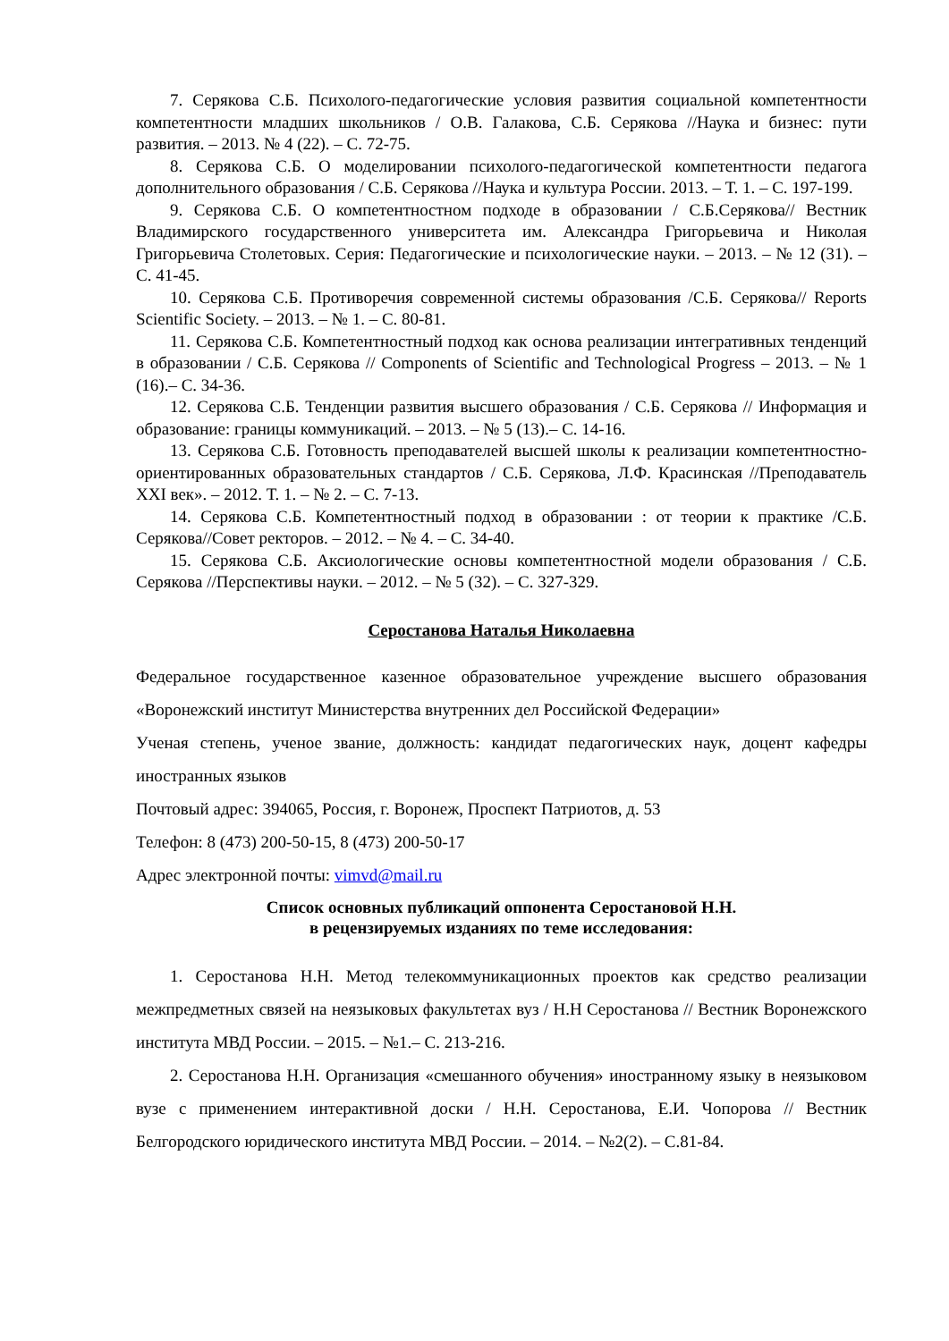7. Серякова С.Б. Психолого-педагогические условия развития социальной компетентности компетентности младших школьников / О.В. Галакова, С.Б. Серякова //Наука и бизнес: пути развития. – 2013. № 4 (22). – С. 72-75.
8. Серякова С.Б. О моделировании психолого-педагогической компетентности педагога дополнительного образования / С.Б. Серякова //Наука и культура России. 2013. – Т. 1. – С. 197-199.
9. Серякова С.Б. О компетентностном подходе в образовании / С.Б.Серякова// Вестник Владимирского государственного университета им. Александра Григорьевича и Николая Григорьевича Столетовых. Серия: Педагогические и психологические науки. – 2013. – № 12 (31). – С. 41-45.
10. Серякова С.Б. Противоречия современной системы образования /С.Б. Серякова// Reports Scientific Society. – 2013. – № 1. – С. 80-81.
11. Серякова С.Б. Компетентностный подход как основа реализации интегративных тенденций в образовании / С.Б. Серякова // Components of Scientific and Technological Progress – 2013. – № 1 (16).– С. 34-36.
12. Серякова С.Б. Тенденции развития высшего образования / С.Б. Серякова // Информация и образование: границы коммуникаций. – 2013. – № 5 (13).– С. 14-16.
13. Серякова С.Б. Готовность преподавателей высшей школы к реализации компетентностно-ориентированных образовательных стандартов / С.Б. Серякова, Л.Ф. Красинская //Преподаватель XXI век». – 2012. Т. 1. – № 2. – С. 7-13.
14. Серякова С.Б. Компетентностный подход в образовании : от теории к практике /С.Б. Серякова//Совет ректоров. – 2012. – № 4. – С. 34-40.
15. Серякова С.Б. Аксиологические основы компетентностной модели образования / С.Б. Серякова //Перспективы науки. – 2012. – № 5 (32). – С. 327-329.
Серостанова Наталья Николаевна
Федеральное государственное казенное образовательное учреждение высшего образования «Воронежский институт Министерства внутренних дел Российской Федерации»
Ученая степень, ученое звание, должность: кандидат педагогических наук, доцент кафедры иностранных языков
Почтовый адрес: 394065, Россия, г. Воронеж, Проспект Патриотов, д. 53
Телефон: 8 (473) 200-50-15, 8 (473) 200-50-17
Адрес электронной почты: vimvd@mail.ru
Список основных публикаций оппонента Серостановой Н.Н.
в рецензируемых изданиях по теме исследования:
1. Серостанова Н.Н. Метод телекоммуникационных проектов как средство реализации межпредметных связей на неязыковых факультетах вуз / Н.Н Серостанова // Вестник Воронежского института МВД России. – 2015. – №1.– С. 213-216.
2. Серостанова Н.Н. Организация «смешанного обучения» иностранному языку в неязыковом вузе с применением интерактивной доски / Н.Н. Серостанова, Е.И. Чопорова // Вестник Белгородского юридического института МВД России. – 2014. – №2(2). – С.81-84.